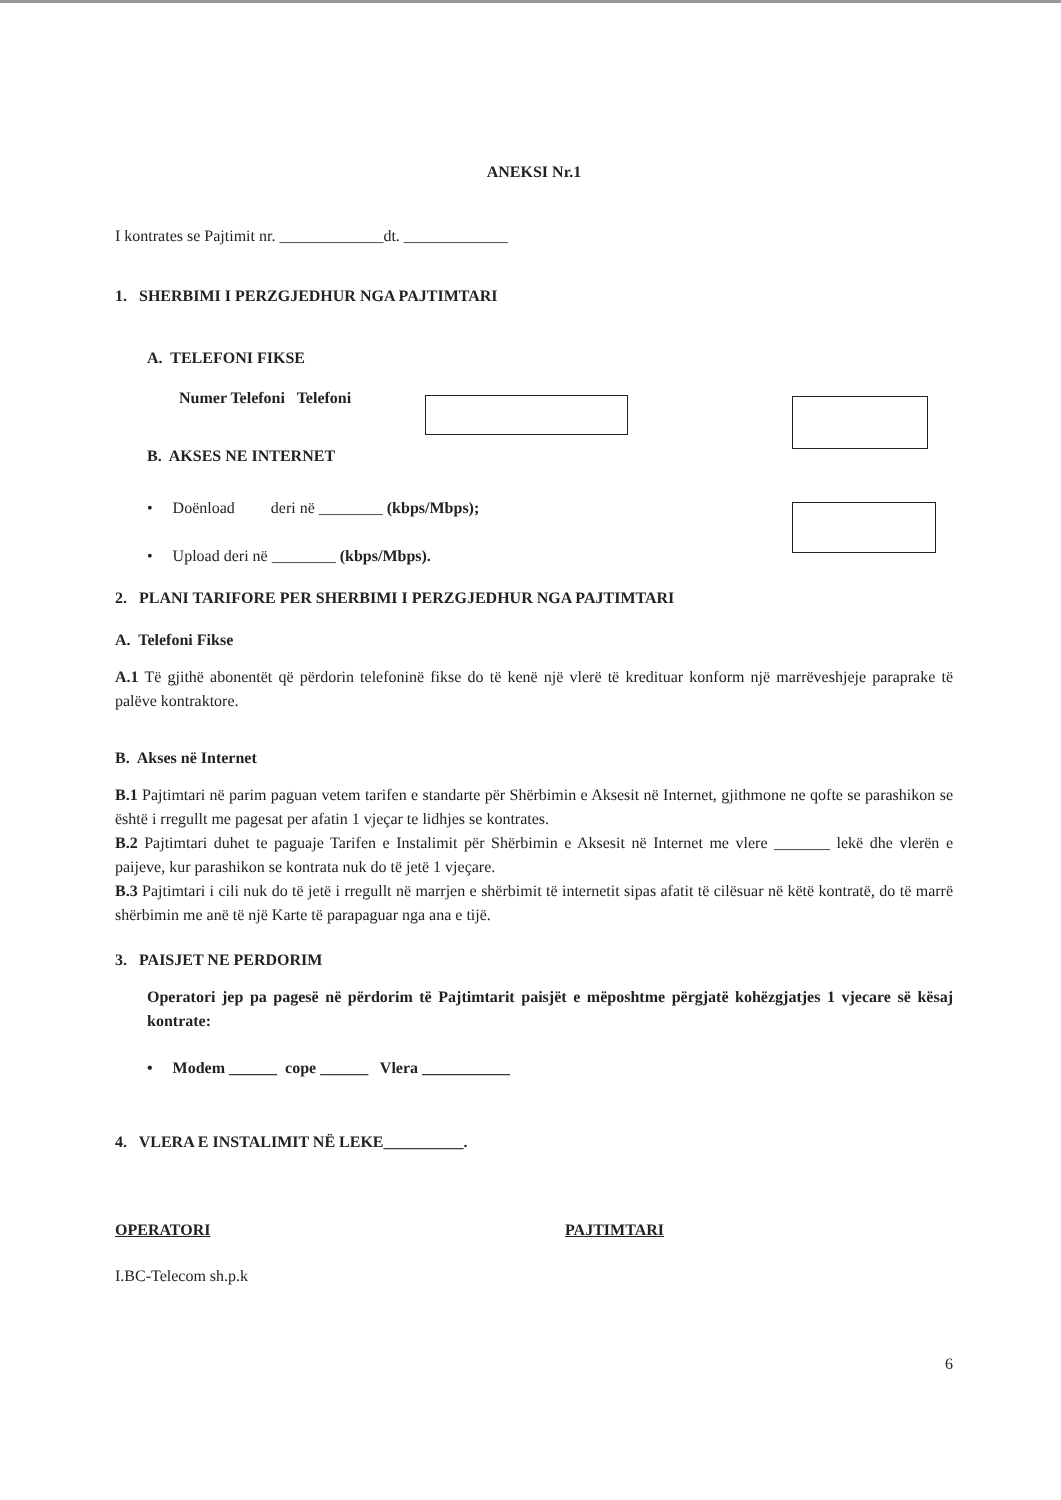ANEKSI Nr.1
I kontrates se Pajtimit nr. _____________dt. _____________
1. SHERBIMI I PERZGJEDHUR NGA PAJTIMTARI
A. TELEFONI FIKSE
Numer Telefoni Telefoni
B. AKSES NE INTERNET
• Doënload deri në ________ (kbps/Mbps);
• Upload deri në ________ (kbps/Mbps).
2. PLANI TARIFORE PER SHERBIMI I PERZGJEDHUR NGA PAJTIMTARI
A. Telefoni Fikse
A.1 Të gjithë abonentët që përdorin telefoninë fikse do të kenë një vlerë të kredituar konform një marrëveshjeje paraprake të palëve kontraktore.
B. Akses në Internet
B.1 Pajtimtari në parim paguan vetem tarifen e standarte për Shërbimin e Aksesit në Internet, gjithmone ne qofte se parashikon se është i rregullt me pagesat per afatin 1 vjeçar te lidhjes se kontrates.
B.2 Pajtimtari duhet te paguaje Tarifen e Instalimit për Shërbimin e Aksesit në Internet me vlere _______ lekë dhe vlerën e paijeve, kur parashikon se kontrata nuk do të jetë 1 vjeçare.
B.3 Pajtimtari i cili nuk do të jetë i rregullt në marrjen e shërbimit të internetit sipas afatit të cilësuar në këtë kontratë, do të marrë shërbimin me anë të një Karte të parapaguar nga ana e tijë.
3. PAISJET NE PERDORIM
Operatori jep pa pagesë në përdorim të Pajtimtarit paisjët e mëposhtme përgjatë kohëzgjatjes 1 vjecare së kësaj kontrate:
• Modem ______ cope ______ Vlera ___________
4. VLERA E INSTALIMIT NË LEKE__________.
OPERATORI PAJTIMTARI
I.BC-Telecom sh.p.k
6